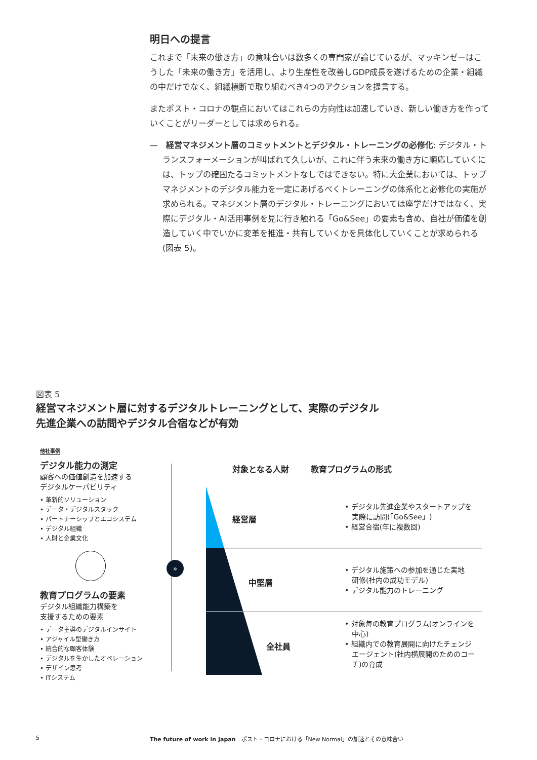明日への提言
これまで「未来の働き方」の意味合いは数多くの専門家が論じているが、マッキンゼーはこうした「未来の働き方」を活用し、より生産性を改善しGDP成長を遂げるための企業・組織の中だけでなく、組織横断で取り組むべき4つのアクションを提言する。
またポスト・コロナの観点においてはこれらの方向性は加速していき、新しい働き方を作っていくことがリーダーとしては求められる。
—　経営マネジメント層のコミットメントとデジタル・トレーニングの必修化: デジタル・トランスフォーメーションが叫ばれて久しいが、これに伴う未来の働き方に順応していくには、トップの確固たるコミットメントなしではできない。特に大企業においては、トップマネジメントのデジタル能力を一定にあげるべくトレーニングの体系化と必修化の実施が求められる。マネジメント層のデジタル・トレーニングにおいては座学だけではなく、実際にデジタル・AI活用事例を見に行き触れる「Go&See」の要素も含め、自社が価値を創造していく中でいかに変革を推進・共有していくかを具体化していくことが求められる(図表 5)。
図表 5
経営マネジメント層に対するデジタルトレーニングとして、実際のデジタル
先進企業への訪問やデジタル合宿などが有効
他社事例
デジタル能力の測定
顧客への価値創造を加速する
デジタルケーパビリティ
• 革新的ソリューション
• データ・デジタルスタック
• パートナーシップとエコシステム
• デジタル組織
• 人財と企業文化
教育プログラムの要素
デジタル組織能力構築を
支援するための要素
• データ主導のデジタルインサイト
• アジャイル型働き方
• 統合的な顧客体験
• デジタルを生かしたオペレーション
• デザイン思考
• ITシステム
»
対象となる人財 教育プログラムの形式
経営層
• デジタル先進企業やスタートアップを
　実際に訪問(「Go&See」)
• 経営合宿(年に複数回)
中堅層
• デジタル施策への参加を通じた実地
　研修(社内の成功モデル)
• デジタル能力のトレーニング
全社員
• 対象毎の教育プログラム(オンラインを
　中心)
• 組織内での教育展開に向けたチェンジ
　エージェント(社内横展開のためのコー
　チ)の育成
5
The future of work in Japan　ポスト・コロナにおける「New Normal」の加速とその意味合い